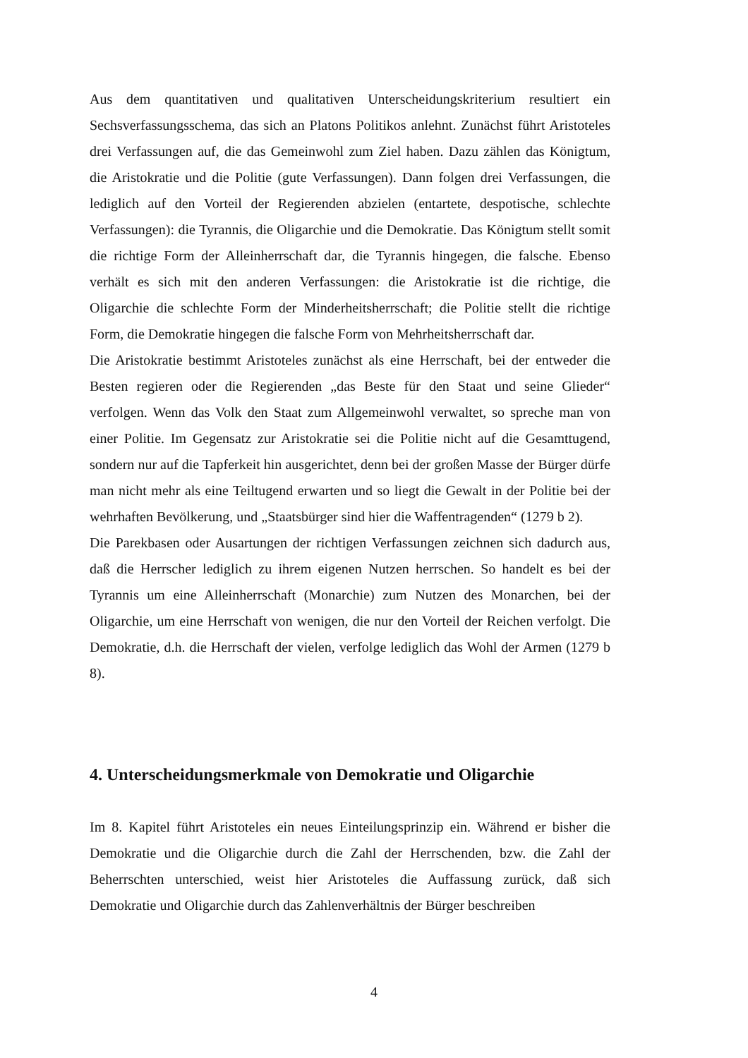Aus dem quantitativen und qualitativen Unterscheidungskriterium resultiert ein Sechsverfassungsschema, das sich an Platons Politikos anlehnt. Zunächst führt Aristoteles drei Verfassungen auf, die das Gemeinwohl zum Ziel haben. Dazu zählen das Königtum, die Aristokratie und die Politie (gute Verfassungen). Dann folgen drei Verfassungen, die lediglich auf den Vorteil der Regierenden abzielen (entartete, despotische, schlechte Verfassungen): die Tyrannis, die Oligarchie und die Demokratie. Das Königtum stellt somit die richtige Form der Alleinherrschaft dar, die Tyrannis hingegen, die falsche. Ebenso verhält es sich mit den anderen Verfassungen: die Aristokratie ist die richtige, die Oligarchie die schlechte Form der Minderheitsherrschaft; die Politie stellt die richtige Form, die Demokratie hingegen die falsche Form von Mehrheitsherrschaft dar.
Die Aristokratie bestimmt Aristoteles zunächst als eine Herrschaft, bei der entweder die Besten regieren oder die Regierenden „das Beste für den Staat und seine Glieder“ verfolgen. Wenn das Volk den Staat zum Allgemeinwohl verwaltet, so spreche man von einer Politie. Im Gegensatz zur Aristokratie sei die Politie nicht auf die Gesamttugend, sondern nur auf die Tapferkeit hin ausgerichtet, denn bei der großen Masse der Bürger dürfe man nicht mehr als eine Teiltugend erwarten und so liegt die Gewalt in der Politie bei der wehrhaften Bevölkerung, und „Staatsbürger sind hier die Waffentragenden“ (1279 b 2).
Die Parekbasen oder Ausartungen der richtigen Verfassungen zeichnen sich dadurch aus, daß die Herrscher lediglich zu ihrem eigenen Nutzen herrschen. So handelt es bei der Tyrannis um eine Alleinherrschaft (Monarchie) zum Nutzen des Monarchen, bei der Oligarchie, um eine Herrschaft von wenigen, die nur den Vorteil der Reichen verfolgt. Die Demokratie, d.h. die Herrschaft der vielen, verfolge lediglich das Wohl der Armen (1279 b 8).
4. Unterscheidungsmerkmale von Demokratie und Oligarchie
Im 8. Kapitel führt Aristoteles ein neues Einteilungsprinzip ein. Während er bisher die Demokratie und die Oligarchie durch die Zahl der Herrschenden, bzw. die Zahl der Beherrschten unterschied, weist hier Aristoteles die Auffassung zurück, daß sich Demokratie und Oligarchie durch das Zahlenverhältnis der Bürger beschreiben
4